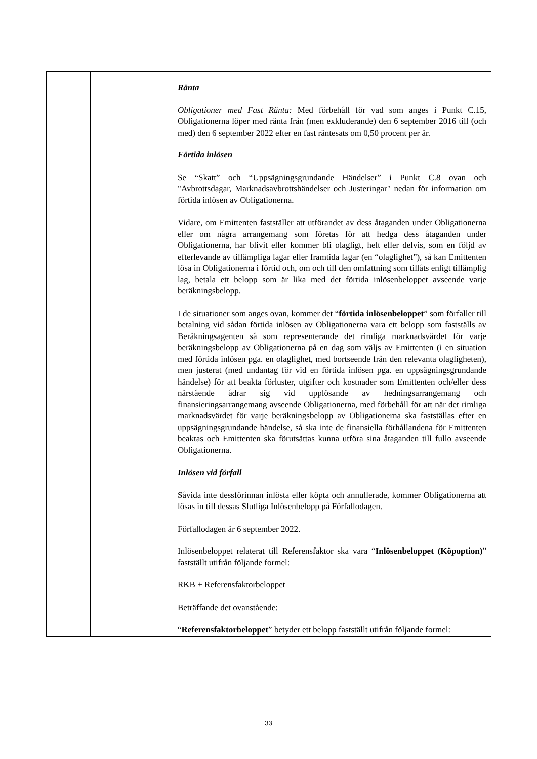| | | Ränta Obligationer med Fast Ränta: Med förbehåll för vad som anges i Punkt C.15, Obligationerna löper med ränta från (men exkluderande) den 6 september 2016 till (och med) den 6 september 2022 efter en fast räntesats om 0,50 procent per år. |
| | | Förtida inlösen Se “Skatt” och “Uppsägningsgrundande Händelser” i Punkt C.8 ovan och "Avbrottsdagar, Marknadsavbrottshändelser och Justeringar" nedan för information om förtida inlösen av Obligationerna. Vidare, om Emittenten fastställer att utförandet av dess åtaganden under Obligationerna eller om några arrangemang som företas för att hedga dess åtaganden under Obligationerna, har blivit eller kommer bli olagligt, helt eller delvis, som en följd av efterlevande av tillämpliga lagar eller framtida lagar (en “olaglighet”), så kan Emittenten lösa in Obligationerna i förtid och, om och till den omfattning som tillåts enligt tillämplig lag, betala ett belopp som är lika med det förtida inlösenbeloppet avseende varje beräkningsbelopp. I de situationer som anges ovan, kommer det “ förtida inlösenbeloppet ” som förfaller till betalning vid sådan förtida inlösen av Obligationerna vara ett belopp som fastställs av Beräkningsagenten så som representerande det rimliga marknadsvärdet för varje beräkningsbelopp av Obligationerna på en dag som väljs av Emittenten (i en situation med förtida inlösen pga. en olaglighet, med bortseende från den relevanta olagligheten), men justerat (med undantag för vid en förtida inlösen pga. en uppsägningsgrundande händelse) för att beakta förluster, utgifter och kostnader som Emittenten och/eller dess närstående ådrar sig vid upplösande av hedningsarrangemang och finansieringsarrangemang avseende Obligationerna, med förbehåll för att när det rimliga marknadsvärdet för varje beräkningsbelopp av Obligationerna ska fastställas efter en uppsägningsgrundande händelse, så ska inte de finansiella förhållandena för Emittenten beaktas och Emittenten ska förutsättas kunna utföra sina åtaganden till fullo avseende Obligationerna. Inlösen vid förfall Såvida inte dessförinnan inlösta eller köpta och annullerade, kommer Obligationerna att lösas in till dessas Slutliga Inlösenbelopp på Förfallodagen. Förfallodagen är 6 september 2022. |
| | | Inlösenbeloppet relaterat till Referensfaktor ska vara “ Inlösenbeloppet (Köpoption) ” fastställt utifrån följande formel: RKB + Referensfaktorbeloppet Beträffande det ovanstående: “ Referensfaktorbeloppet ” betyder ett belopp fastställt utifrån följande formel: |
33